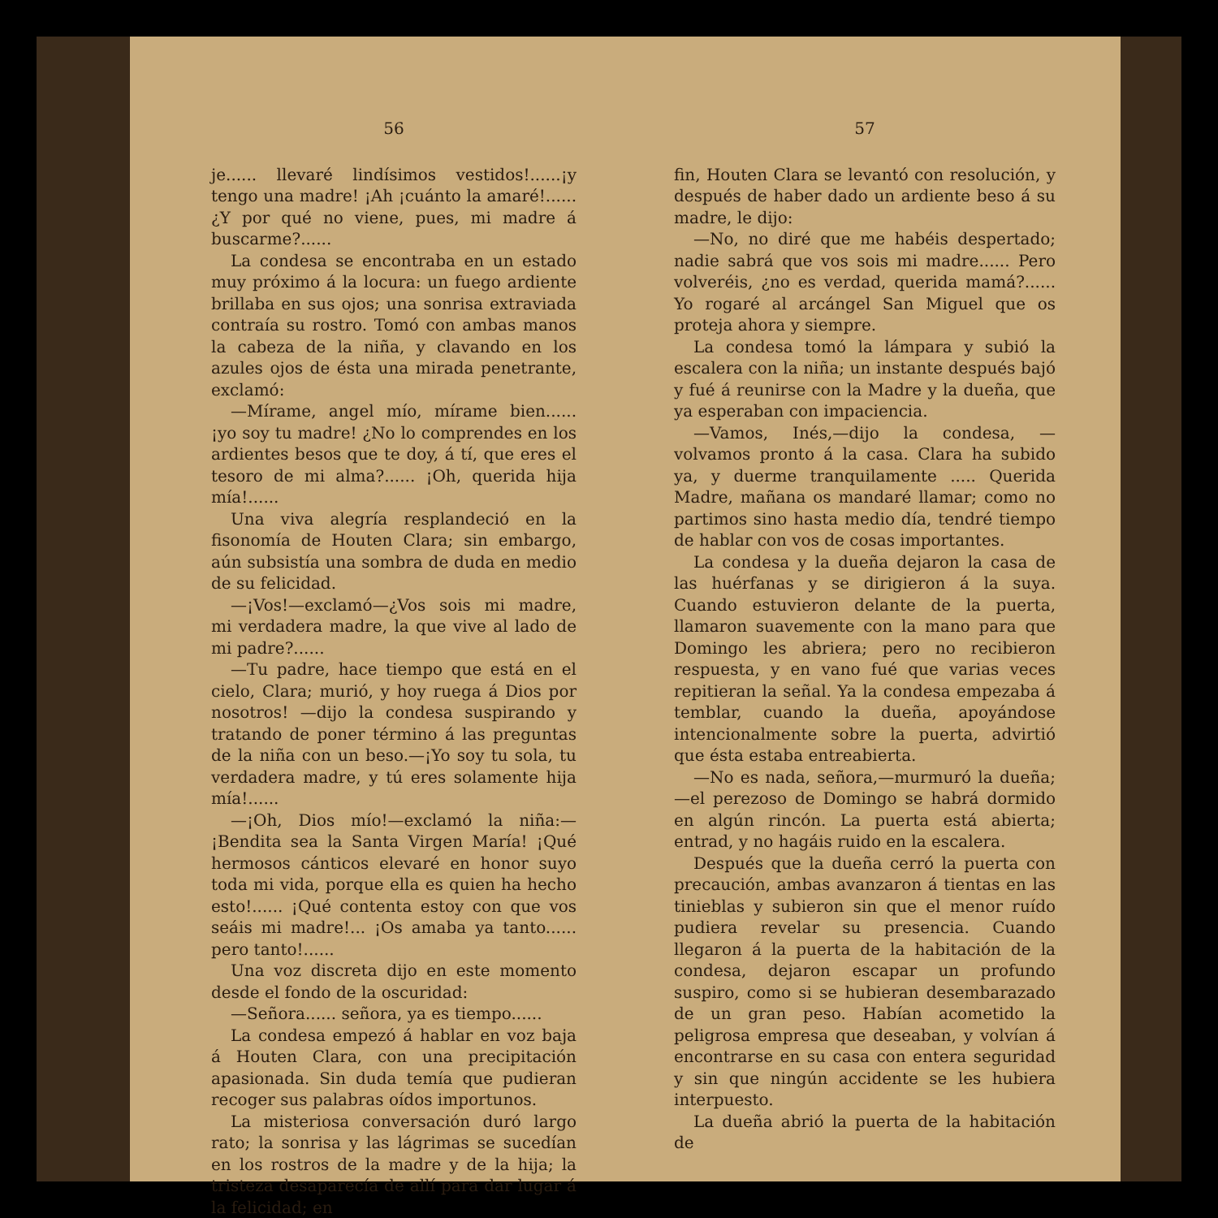56
je...... llevaré lindísimos vestidos!......¡y tengo una madre! ¡Ah ¡cuánto la amaré!...... ¿Y por qué no viene, pues, mi madre á buscarme?......
La condesa se encontraba en un estado muy próximo á la locura: un fuego ardiente brillaba en sus ojos; una sonrisa extraviada contraía su rostro. Tomó con ambas manos la cabeza de la niña, y clavando en los azules ojos de ésta una mirada penetrante, exclamó:
—Mírame, angel mío, mírame bien...... ¡yo soy tu madre! ¿No lo comprendes en los ardientes besos que te doy, á tí, que eres el tesoro de mi alma?...... ¡Oh, querida hija mía!......
Una viva alegría resplandeció en la fisonomía de Houten Clara; sin embargo, aún subsistía una sombra de duda en medio de su felicidad.
—¡Vos!—exclamó—¿Vos sois mi madre, mi verdadera madre, la que vive al lado de mi padre?......
—Tu padre, hace tiempo que está en el cielo, Clara; murió, y hoy ruega á Dios por nosotros! —dijo la condesa suspirando y tratando de poner término á las preguntas de la niña con un beso.—¡Yo soy tu sola, tu verdadera madre, y tú eres solamente hija mía!......
—¡Oh, Dios mío!—exclamó la niña:—¡Bendita sea la Santa Virgen María! ¡Qué hermosos cánticos elevaré en honor suyo toda mi vida, porque ella es quien ha hecho esto!...... ¡Qué contenta estoy con que vos seáis mi madre!... ¡Os amaba ya tanto...... pero tanto!......
Una voz discreta dijo en este momento desde el fondo de la oscuridad:
—Señora...... señora, ya es tiempo......
La condesa empezó á hablar en voz baja á Houten Clara, con una precipitación apasionada. Sin duda temía que pudieran recoger sus palabras oídos importunos.
La misteriosa conversación duró largo rato; la sonrisa y las lágrimas se sucedían en los rostros de la madre y de la hija; la tristeza desaparecía de allí para dar lugar á la felicidad; en
57
fin, Houten Clara se levantó con resolución, y después de haber dado un ardiente beso á su madre, le dijo:
—No, no diré que me habéis despertado; nadie sabrá que vos sois mi madre...... Pero volveréis, ¿no es verdad, querida mamá?...... Yo rogaré al arcángel San Miguel que os proteja ahora y siempre.
La condesa tomó la lámpara y subió la escalera con la niña; un instante después bajó y fué á reunirse con la Madre y la dueña, que ya esperaban con impaciencia.
—Vamos, Inés,—dijo la condesa, —volvamos pronto á la casa. Clara ha subido ya, y duerme tranquilamente ..... Querida Madre, mañana os mandaré llamar; como no partimos sino hasta medio día, tendré tiempo de hablar con vos de cosas importantes.
La condesa y la dueña dejaron la casa de las huérfanas y se dirigieron á la suya. Cuando estuvieron delante de la puerta, llamaron suavemente con la mano para que Domingo les abriera; pero no recibieron respuesta, y en vano fué que varias veces repitieran la señal. Ya la condesa empezaba á temblar, cuando la dueña, apoyándose intencionalmente sobre la puerta, advirtió que ésta estaba entreabierta.
—No es nada, señora,—murmuró la dueña; —el perezoso de Domingo se habrá dormido en algún rincón. La puerta está abierta; entrad, y no hagáis ruido en la escalera.
Después que la dueña cerró la puerta con precaución, ambas avanzaron á tientas en las tinieblas y subieron sin que el menor ruído pudiera revelar su presencia. Cuando llegaron á la puerta de la habitación de la condesa, dejaron escapar un profundo suspiro, como si se hubieran desembarazado de un gran peso. Habían acometido la peligrosa empresa que deseaban, y volvían á encontrarse en su casa con entera seguridad y sin que ningún accidente se les hubiera interpuesto.
La dueña abrió la puerta de la habitación de